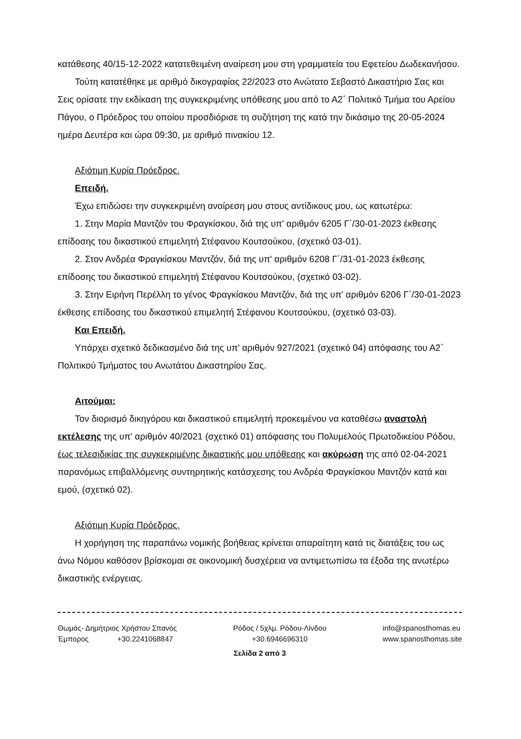κατάθεσης 40/15-12-2022 κατατεθειμένη αναίρεση μου στη γραμματεία του Εφετείου Δωδεκανήσου.
Τούτη κατατέθηκε με αριθμό δικογραφίας 22/2023 στο Ανώτατο Σεβαστό Δικαστήριο Σας και Σεις ορίσατε την εκδίκαση της συγκεκριμένης υπόθεσης μου από το Α2΄ Πολιτικό Τμήμα του Αρείου Πάγου, ο Πρόεδρος του οποίου προσδιόρισε τη συζήτηση της κατά την δικάσιμο της 20-05-2024 ημέρα Δευτέρα και ώρα 09:30, με αριθμό πινακίου 12.
Αξιότιμη Κυρία Πρόεδρος.
Επειδή.
Έχω επιδώσει την συγκεκριμένη αναίρεση μου στους αντίδικους μου, ως κατωτέρω:
1. Στην Μαρία Μαντζόν του Φραγκίσκου, διά της υπ' αριθμόν 6205 Γ΄/30-01-2023 έκθεσης επίδοσης του δικαστικού επιμελητή Στέφανου Κουτσούκου, (σχετικό 03-01).
2. Στον Ανδρέα Φραγκίσκου Μαντζόν, διά της υπ' αριθμόν 6208 Γ΄/31-01-2023 έκθεσης επίδοσης του δικαστικού επιμελητή Στέφανου Κουτσούκου, (σχετικό 03-02).
3. Στην Ειρήνη Περέλλη το γένος Φραγκίσκου Μαντζόν, διά της υπ' αριθμόν 6206 Γ΄/30-01-2023 έκθεσης επίδοσης του δικαστικού επιμελητή Στέφανου Κουτσούκου, (σχετικό 03-03).
Και Επειδή.
Υπάρχει σχετικό δεδικασμένο διά της υπ' αριθμόν 927/2021 (σχετικό 04) απόφασης του Α2΄ Πολιτικού Τμήματος του Ανωτάτου Δικαστηρίου Σας.
Αιτούμαι:
Τον διορισμό δικηγόρου και δικαστικού επιμελητή προκειμένου να καταθέσω αναστολή εκτέλεσης της υπ' αριθμόν 40/2021 (σχετικό 01) απόφασης του Πολυμελούς Πρωτοδικείου Ρόδου, έως τελεσιδικίας της συγκεκριμένης δικαστικής μου υπόθεσης και ακύρωση της από 02-04-2021 παρανόμως επιβαλλόμενης συντηρητικής κατάσχεσης του Ανδρέα Φραγκίσκου Μαντζόν κατά και εμού, (σχετικό 02).
Αξιότιμη Κυρία Πρόεδρος.
Η χορήγηση της παραπάνω νομικής βοήθειας κρίνεται απαραίτητη κατά τις διατάξεις του ως άνω Νόμου καθόσον βρίσκομαι σε οικονομική δυσχέρεια να αντιμετωπίσω τα έξοδα της ανωτέρω δικαστικής ενέργειας.
Θωμάς- Δημήτριος Χρήστου Σπανός
Έμπορος +30.2241068847
Ρόδος / 5χλμ. Ρόδου-Λίνδου
+30.6946696310
info@spanosthomas.eu
www.spanosthomas.site
Σελίδα 2 από 3